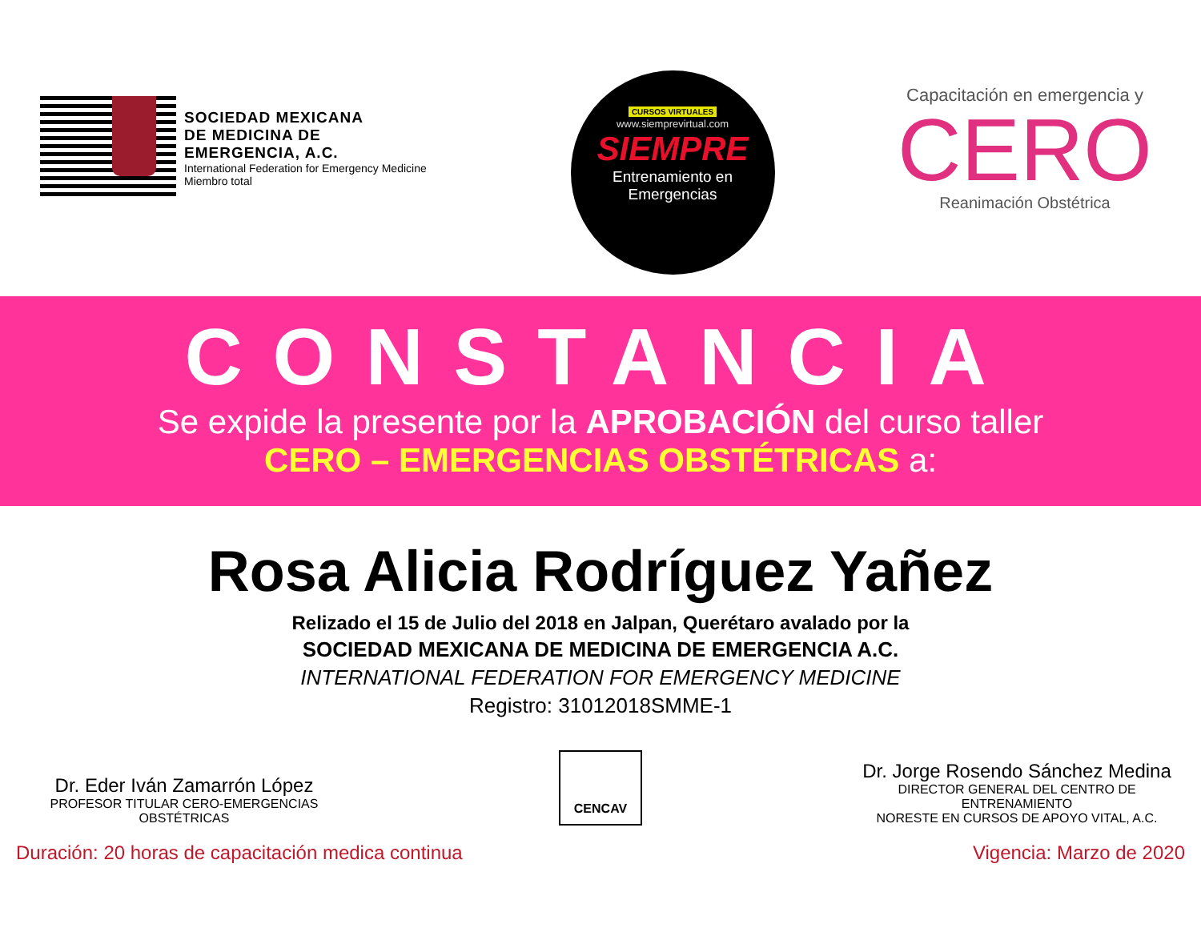SOCIEDAD MEXICANA
DE MEDICINA DE
EMERGENCIA, A.C.
International Federation for Emergency Medicine
Miembro total
CURSOS VIRTUALES
www.siemprevirtual.com
SIEMPRE
Entrenamiento en
Emergencias
Capacitación en emergencia y
CERO
Reanimación Obstétrica
CONSTANCIA
Se expide la presente por la APROBACIÓN del curso taller
CERO – EMERGENCIAS OBSTÉTRICAS a:
Rosa Alicia Rodríguez Yañez
Relizado el 15 de Julio del 2018 en Jalpan, Querétaro avalado por la
SOCIEDAD MEXICANA DE MEDICINA DE EMERGENCIA A.C.
INTERNATIONAL FEDERATION FOR EMERGENCY MEDICINE
Registro: 31012018SMME-1
Dr. Eder Iván Zamarrón López
PROFESOR TITULAR CERO-EMERGENCIAS
OBSTÉTRICAS
CENCAV
Dr. Jorge Rosendo Sánchez Medina
DIRECTOR GENERAL DEL CENTRO DE ENTRENAMIENTO
NORESTE EN CURSOS DE APOYO VITAL, A.C.
Duración: 20 horas de capacitación medica continua Vigencia: Marzo de 2020